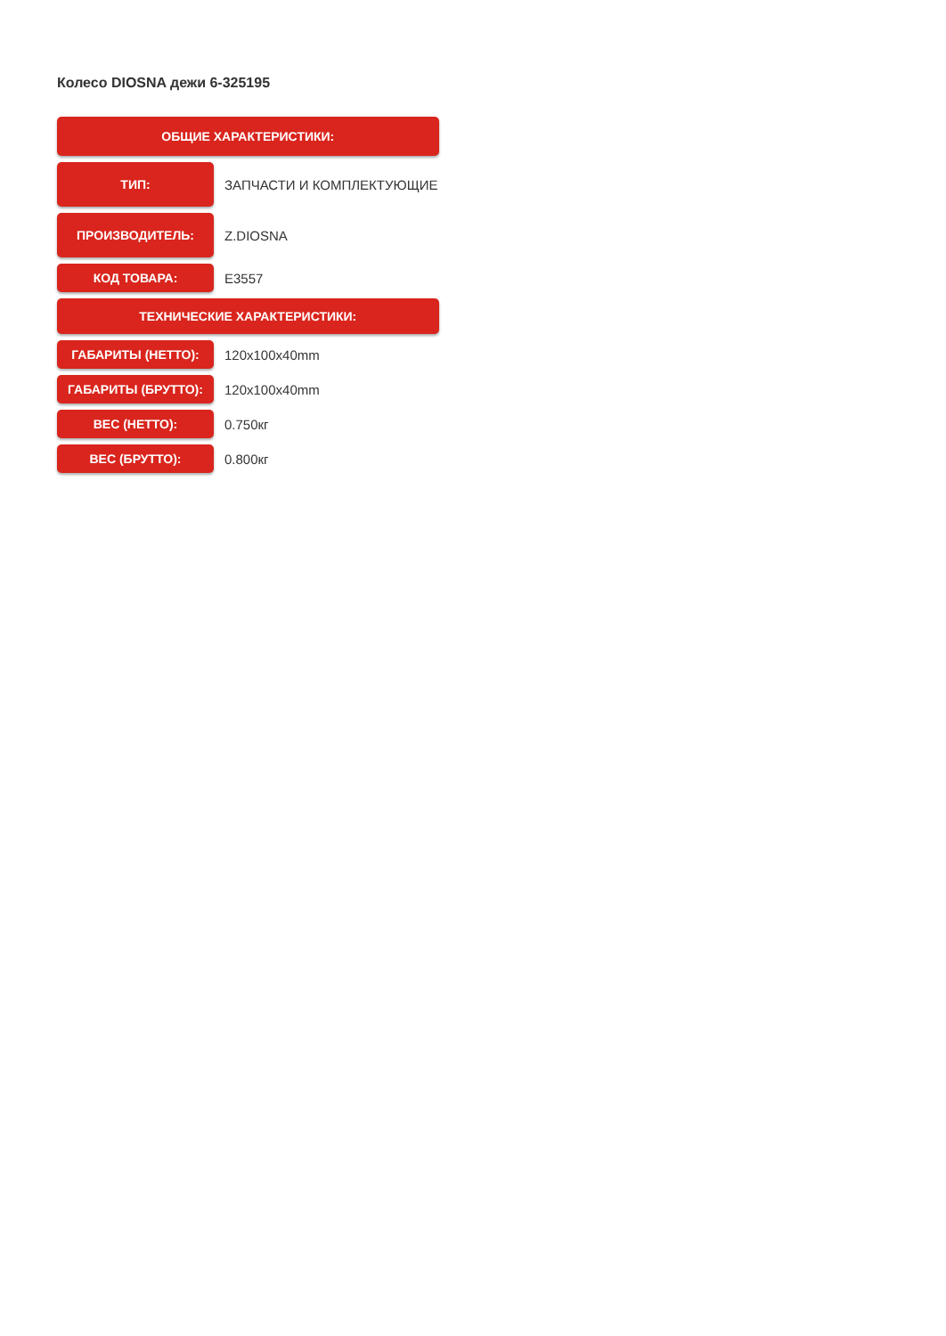Колесо DIOSNA дежи 6-325195
| ОБЩИЕ ХАРАКТЕРИСТИКИ: | |
| --- | --- |
| ТИП: | ЗАПЧАСТИ И КОМПЛЕКТУЮЩИЕ |
| ПРОИЗВОДИТЕЛЬ: | Z.DIOSNA |
| КОД ТОВАРА: | E3557 |
| ТЕХНИЧЕСКИЕ ХАРАКТЕРИСТИКИ: | |
| ГАБАРИТЫ (НЕТТО): | 120x100x40mm |
| ГАБАРИТЫ (БРУТТО): | 120x100x40mm |
| ВЕС (НЕТТО): | 0.750кг |
| ВЕС (БРУТТО): | 0.800кг |